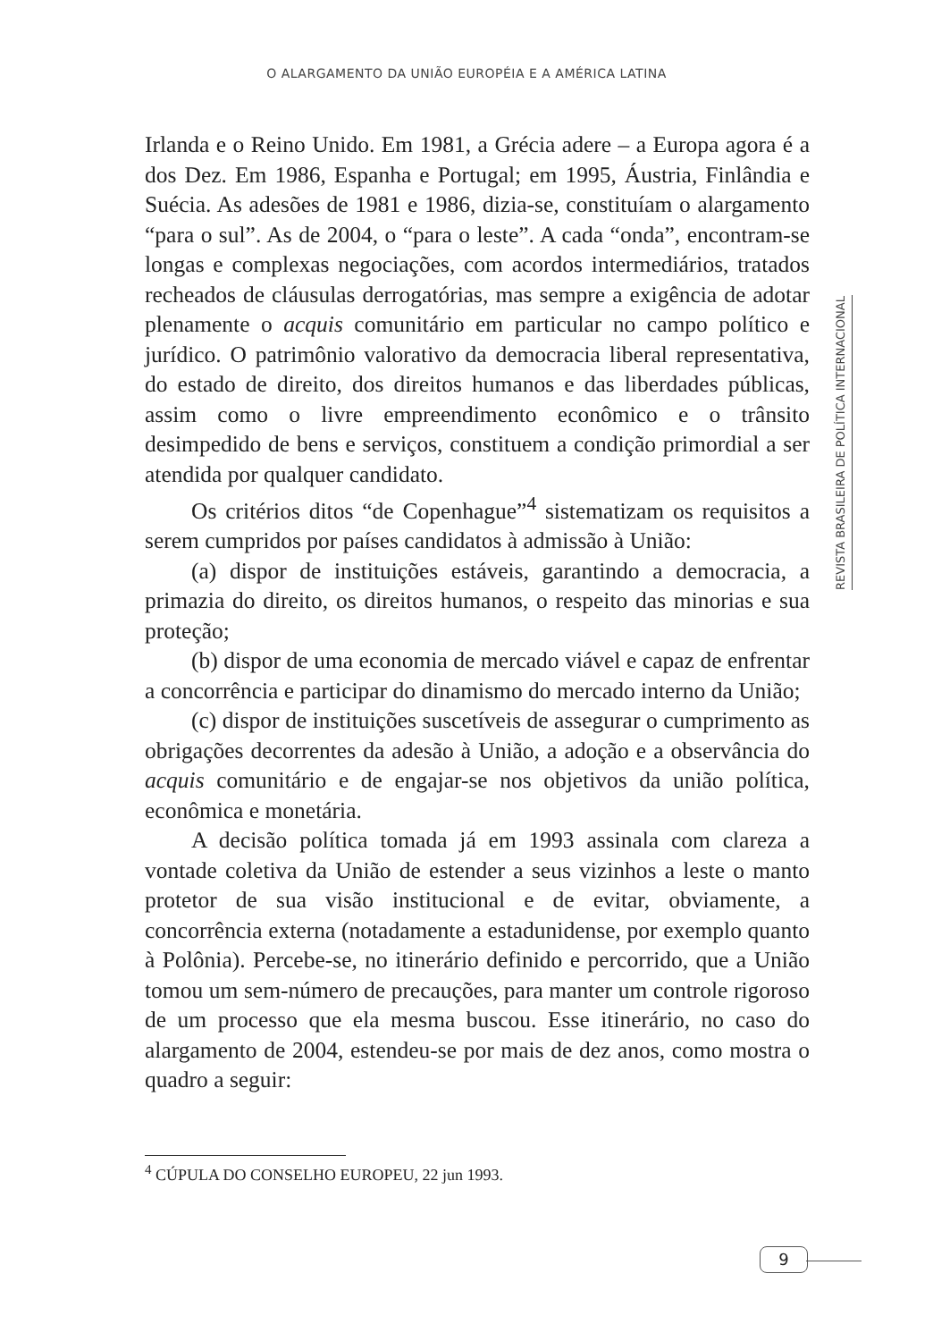O ALARGAMENTO DA UNIÃO EUROPÉIA E A AMÉRICA LATINA
Irlanda e o Reino Unido. Em 1981, a Grécia adere – a Europa agora é a dos Dez. Em 1986, Espanha e Portugal; em 1995, Áustria, Finlândia e Suécia. As adesões de 1981 e 1986, dizia-se, constituíam o alargamento “para o sul”. As de 2004, o “para o leste”. A cada “onda”, encontram-se longas e complexas negociações, com acordos intermediários, tratados recheados de cláusulas derrogatórias, mas sempre a exigência de adotar plenamente o acquis comunitário em particular no campo político e jurídico. O patrimônio valorativo da democracia liberal representativa, do estado de direito, dos direitos humanos e das liberdades públicas, assim como o livre empreendimento econômico e o trânsito desimpedido de bens e serviços, constituem a condição primordial a ser atendida por qualquer candidato.
Os critérios ditos “de Copenhague”<sup>4</sup> sistematizam os requisitos a serem cumpridos por países candidatos à admissão à União:
(a) dispor de instituições estáveis, garantindo a democracia, a primazia do direito, os direitos humanos, o respeito das minorias e sua proteção;
(b) dispor de uma economia de mercado viável e capaz de enfrentar a concorrência e participar do dinamismo do mercado interno da União;
(c) dispor de instituições suscetíveis de assegurar o cumprimento as obrigações decorrentes da adesão à União, a adoção e a observância do acquis comunitário e de engajar-se nos objetivos da união política, econômica e monetária.
A decisão política tomada já em 1993 assinala com clareza a vontade coletiva da União de estender a seus vizinhos a leste o manto protetor de sua visão institucional e de evitar, obviamente, a concorrência externa (notadamente a estadunidense, por exemplo quanto à Polônia). Percebe-se, no itinerário definido e percorrido, que a União tomou um sem-número de precauções, para manter um controle rigoroso de um processo que ela mesma buscou. Esse itinerário, no caso do alargamento de 2004, estendeu-se por mais de dez anos, como mostra o quadro a seguir:
REVISTA BRASILEIRA DE POLÍTICA INTERNACIONAL
<sup>4</sup> CÚPULA DO CONSELHO EUROPEU, 22 jun 1993.
9